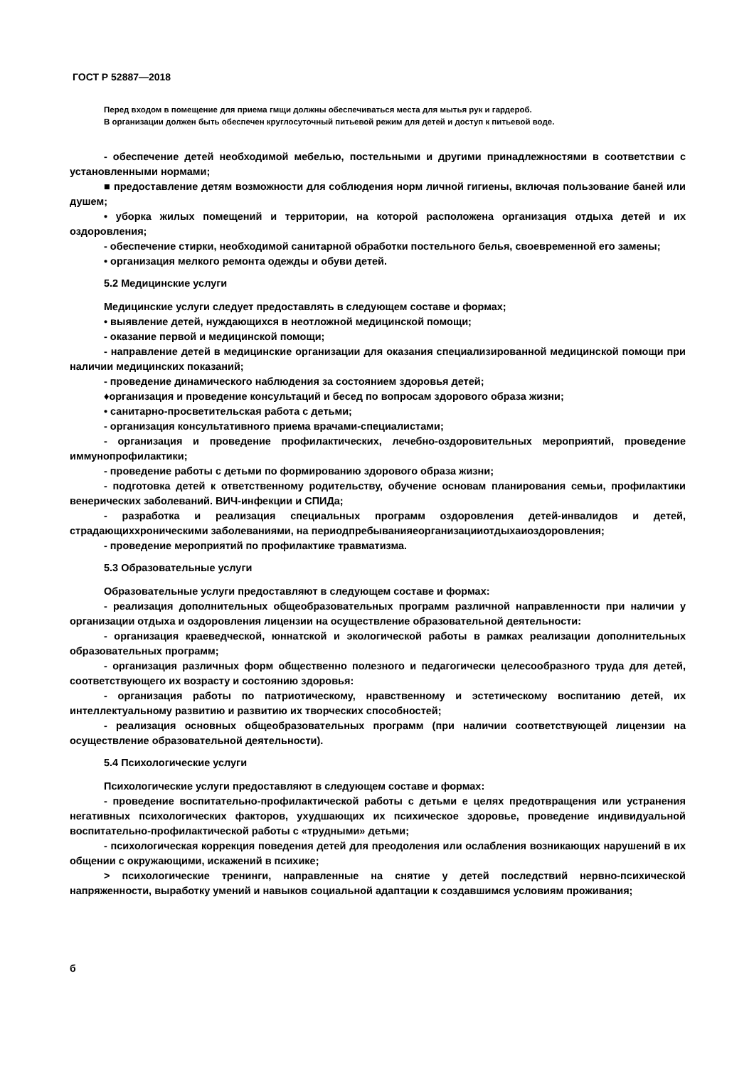ГОСТ Р 52887—2018
Перед входом в помещение для приема гмщи должны обеспечиваться места для мытья рук и гардероб.
В организации должен быть обеспечен круглосуточный питьевой режим для детей и доступ к питьевой воде.
- обеспечение детей необходимой мебелью, постельными и другими принадлежностями в соответствии с установленными нормами;
■ предоставление детям возможности для соблюдения норм личной гигиены, включая пользование баней или душем;
• уборка жилых помещений и территории, на которой расположена организация отдыха детей и их оздоровления;
- обеспечение стирки, необходимой санитарной обработки постельного белья, своевременной его замены;
• организация мелкого ремонта одежды и обуви детей.
5.2 Медицинские услуги
Медицинские услуги следует предоставлять в следующем составе и формах;
• выявление детей, нуждающихся в неотложной медицинской помощи;
- оказание первой и медицинской помощи;
- направление детей в медицинские организации для оказания специализированной медицинской помощи при наличии медицинских показаний;
- проведение динамического наблюдения за состоянием здоровья детей;
♦организация и проведение консультаций и бесед по вопросам здорового образа жизни;
• санитарно-просветительская работа с детьми;
- организация консультативного приема врачами-специалистами;
- организация и проведение профилактических, лечебно-оздоровительных мероприятий, проведение иммунопрофилактики;
- проведение работы с детьми по формированию здорового образа жизни;
- подготовка детей к ответственному родительству, обучение основам планирования семьи, профилактики венерических заболеваний. ВИЧ-инфекции и СПИДа;
- разработка и реализация специальных программ оздоровления детей-инвалидов и детей, страдающиххроническими заболеваниями, на периодпребыванияеорганизацииотдыхаиоздоровления;
- проведение мероприятий по профилактике травматизма.
5.3 Образовательные услуги
Образовательные услуги предоставляют в следующем составе и формах:
- реализация дополнительных общеобразовательных программ различной направленности при наличии у организации отдыха и оздоровления лицензии на осуществление образовательной деятельности:
- организация краеведческой, юннатской и экологической работы в рамках реализации дополнительных образовательных программ;
- организация различных форм общественно полезного и педагогически целесообразного труда для детей, соответствующего их возрасту и состоянию здоровья:
- организация работы по патриотическому, нравственному и эстетическому воспитанию детей, их интеллектуальному развитию и развитию их творческих способностей;
- реализация основных общеобразовательных программ (при наличии соответствующей лицензии на осуществление образовательной деятельности).
5.4 Психологические услуги
Психологические услуги предоставляют в следующем составе и формах:
- проведение воспитательно-профилактической работы с детьми е целях предотвращения или устранения негативных психологических факторов, ухудшающих их психическое здоровье, проведение индивидуальной воспитательно-профилактической работы с «трудными» детьми;
- психологическая коррекция поведения детей для преодоления или ослабления возникающих нарушений в их общении с окружающими, искажений в психике;
> психологические тренинги, направленные на снятие у детей последствий нервно-психической напряженности, выработку умений и навыков социальной адаптации к создавшимся условиям проживания;
б